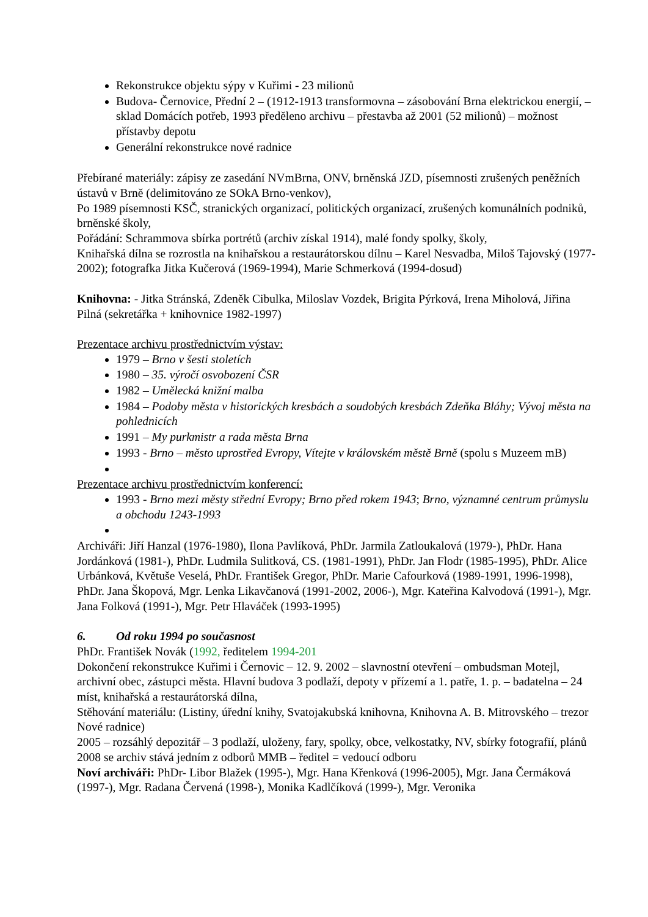Rekonstrukce objektu sýpy v Kuřimi - 23 milionů
Budova- Černovice, Přední 2 – (1912-1913 transformovna – zásobování Brna elektrickou energií, – sklad Domácích potřeb, 1993 předěleno archivu – přestavba až 2001 (52 milionů) – možnost přístavby depotu
Generální rekonstrukce nové radnice
Přebírané materiály: zápisy ze zasedání NVmBrna, ONV, brněnská JZD, písemnosti zrušených peněžních ústavů v Brně (delimitováno ze SOkA Brno-venkov),
Po 1989 písemnosti KSČ, stranických organizací, politických organizací, zrušených komunálních podniků, brněnské školy,
Pořádání: Schrammova sbírka portrétů (archiv získal 1914), malé fondy spolky, školy,
Knihařská dílna se rozrostla na knihařskou a restaurátorskou dílnu – Karel Nesvadba, Miloš Tajovský (1977-2002); fotografka Jitka Kučerová (1969-1994), Marie Schmerková (1994-dosud)
Knihovna: - Jitka Stránská, Zdeněk Cibulka, Miloslav Vozdek, Brigita Pýrková, Irena Miholová, Jiřina Pilná (sekretářka + knihovnice 1982-1997)
Prezentace archivu prostřednictvím výstav:
1979 – Brno v šesti stoletích
1980 – 35. výročí osvobození ČSR
1982 – Umělecká knižní malba
1984 – Podoby města v historických kresbách a soudobých kresbách Zdeňka Bláhy; Vývoj města na pohlednicích
1991 – My purkmistr a rada města Brna
1993 - Brno – město uprostřed Evropy, Vítejte v královském městě Brně (spolu s Muzeem mB)
Prezentace archivu prostřednictvím konferencí:
1993 - Brno mezi městy střední Evropy; Brno před rokem 1943; Brno, významné centrum průmyslu a obchodu 1243-1993
Archiváři: Jiří Hanzal (1976-1980), Ilona Pavlíková, PhDr. Jarmila Zatloukalová (1979-), PhDr. Hana Jordánková (1981-), PhDr. Ludmila Sulitková, CS. (1981-1991), PhDr. Jan Flodr (1985-1995), PhDr. Alice Urbánková, Květuše Veselá, PhDr. František Gregor, PhDr. Marie Cafourková (1989-1991, 1996-1998), PhDr. Jana Škopová, Mgr. Lenka Likavčanová (1991-2002, 2006-), Mgr. Kateřina Kalvodová (1991-), Mgr. Jana Folková (1991-), Mgr. Petr Hlaváček (1993-1995)
6. Od roku 1994 po současnost
PhDr. František Novák (1992, ředitelem 1994-201
Dokončení rekonstrukce Kuřimi i Černovic – 12. 9. 2002 – slavnostní otevření – ombudsman Motejl, archivní obec, zástupci města. Hlavní budova 3 podlaží, depoty v přízemí a 1. patře, 1. p. – badatelna – 24 míst, knihařská a restaurátorská dílna,
Stěhování materiálu: (Listiny, úřední knihy, Svatojakubská knihovna, Knihovna A. B. Mitrovského – trezor Nové radnice)
2005 – rozsáhlý depozitář – 3 podlaží, uloženy, fary, spolky, obce, velkostatky, NV, sbírky fotografií, plánů
2008 se archiv stává jedním z odborů MMB – ředitel = vedoucí odboru
Noví archiváři: PhDr- Libor Blažek (1995-), Mgr. Hana Křenková (1996-2005), Mgr. Jana Čermáková (1997-), Mgr. Radana Červená (1998-), Monika Kadlčíková (1999-), Mgr. Veronika